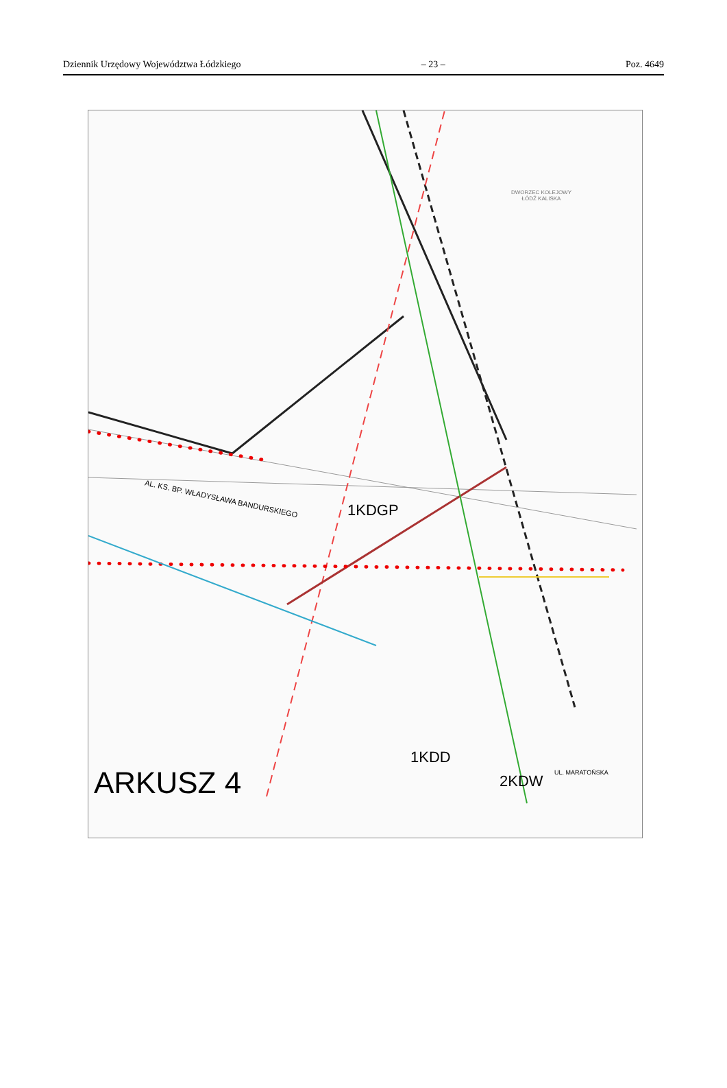Dziennik Urzędowy Województwa Łódzkiego – 23 – Poz. 4649
DWORZEC KOLEJOWY
ŁÓDŹ KALISKA
AL. KS. BP. WŁADYSŁAWA BANDURSKIEGO
1KDGP
1KDD
2KDW
ARKUSZ 4 UL. MARATOŃSKA